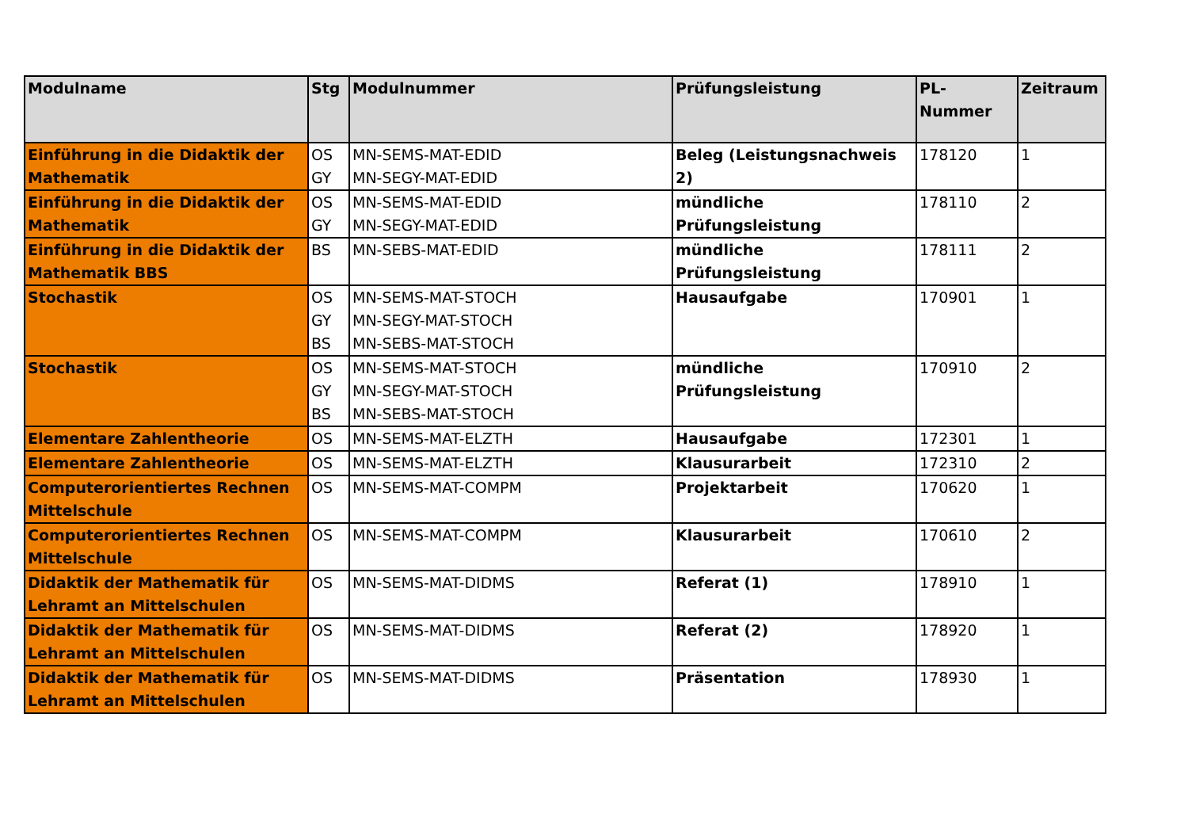| Modulname | Stg | Modulnummer | Prüfungsleistung | PL-Nummer | Zeitraum |
| --- | --- | --- | --- | --- | --- |
| Einführung in die Didaktik der Mathematik | OS GY | MN-SEMS-MAT-EDID MN-SEGY-MAT-EDID | Beleg (Leistungsnachweis 2) | 178120 | 1 |
| Einführung in die Didaktik der Mathematik | OS GY | MN-SEMS-MAT-EDID MN-SEGY-MAT-EDID | mündliche Prüfungsleistung | 178110 | 2 |
| Einführung in die Didaktik der Mathematik BBS | BS | MN-SEBS-MAT-EDID | mündliche Prüfungsleistung | 178111 | 2 |
| Stochastik | OS GY BS | MN-SEMS-MAT-STOCH MN-SEGY-MAT-STOCH MN-SEBS-MAT-STOCH | Hausaufgabe | 170901 | 1 |
| Stochastik | OS GY BS | MN-SEMS-MAT-STOCH MN-SEGY-MAT-STOCH MN-SEBS-MAT-STOCH | mündliche Prüfungsleistung | 170910 | 2 |
| Elementare Zahlentheorie | OS | MN-SEMS-MAT-ELZTH | Hausaufgabe | 172301 | 1 |
| Elementare Zahlentheorie | OS | MN-SEMS-MAT-ELZTH | Klausurarbeit | 172310 | 2 |
| Computerorientiertes Rechnen Mittelschule | OS | MN-SEMS-MAT-COMPM | Projektarbeit | 170620 | 1 |
| Computerorientiertes Rechnen Mittelschule | OS | MN-SEMS-MAT-COMPM | Klausurarbeit | 170610 | 2 |
| Didaktik der Mathematik für Lehramt an Mittelschulen | OS | MN-SEMS-MAT-DIDMS | Referat (1) | 178910 | 1 |
| Didaktik der Mathematik für Lehramt an Mittelschulen | OS | MN-SEMS-MAT-DIDMS | Referat (2) | 178920 | 1 |
| Didaktik der Mathematik für Lehramt an Mittelschulen | OS | MN-SEMS-MAT-DIDMS | Präsentation | 178930 | 1 |